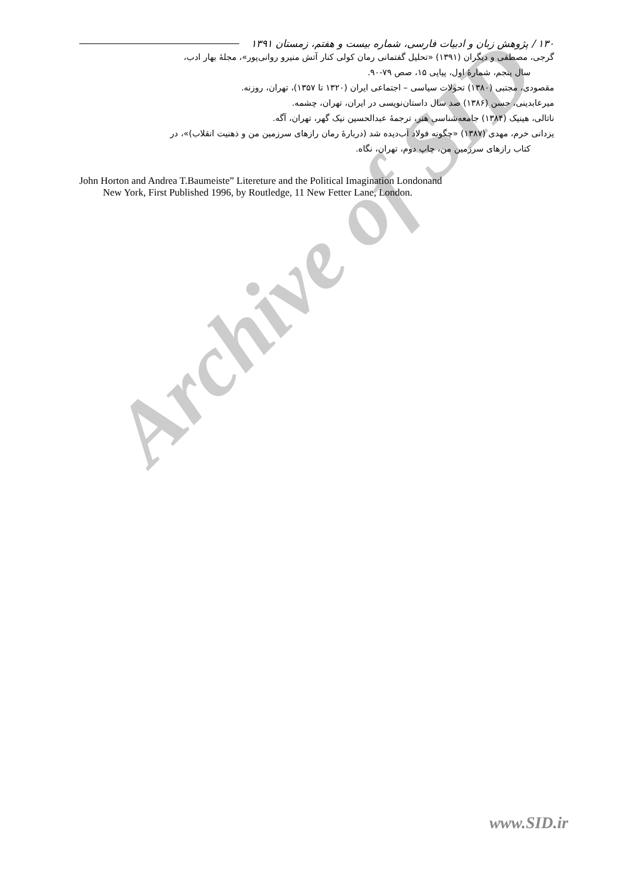Archive of SID
۱۳۰ / پژوهش زبان و ادبیات فارسی، شماره بیست و هفتم، زمستان ۱۳۹۱
گرجی، مصطفی و دیگران (۱۳۹۱) «تحلیل گفتمانی رمان کولی کنار آتش منیرو روانی‌پور»، مجلهٔ بهار ادب،
سال پنجم، شمارهٔ اول، پیاپی ۱۵، صص ۷۹-۹۰.
مقصودی، مجتبی (۱۳۸۰) تحولات سیاسی – اجتماعی ایران (۱۳۲۰ تا ۱۳۵۷)، تهران، روزنه.
میرعابدینی، حسن (۱۳۸۶) صد سال داستان‌نویسی در ایران، تهران، چشمه.
ناتالی، هینیک (۱۳۸۴) جامعه‌شناسی هنر، ترجمهٔ عبدالحسین نیک گهر، تهران، آگه.
یزدانی خرم، مهدی (۱۳۸۷) «چگونه فولاد آب‌دیده شد (دربارهٔ رمان رازهای سرزمین من و ذهنیت انقلاب)»، در
کتاب رازهای سرزمین من، چاپ دوم، تهران، نگاه.
John Horton and Andrea T.Baumeiste” Litereture and the Political Imagination Londonand
New York, First Published 1996, by Routledge, 11 New Fetter Lane, London.
www.SID.ir